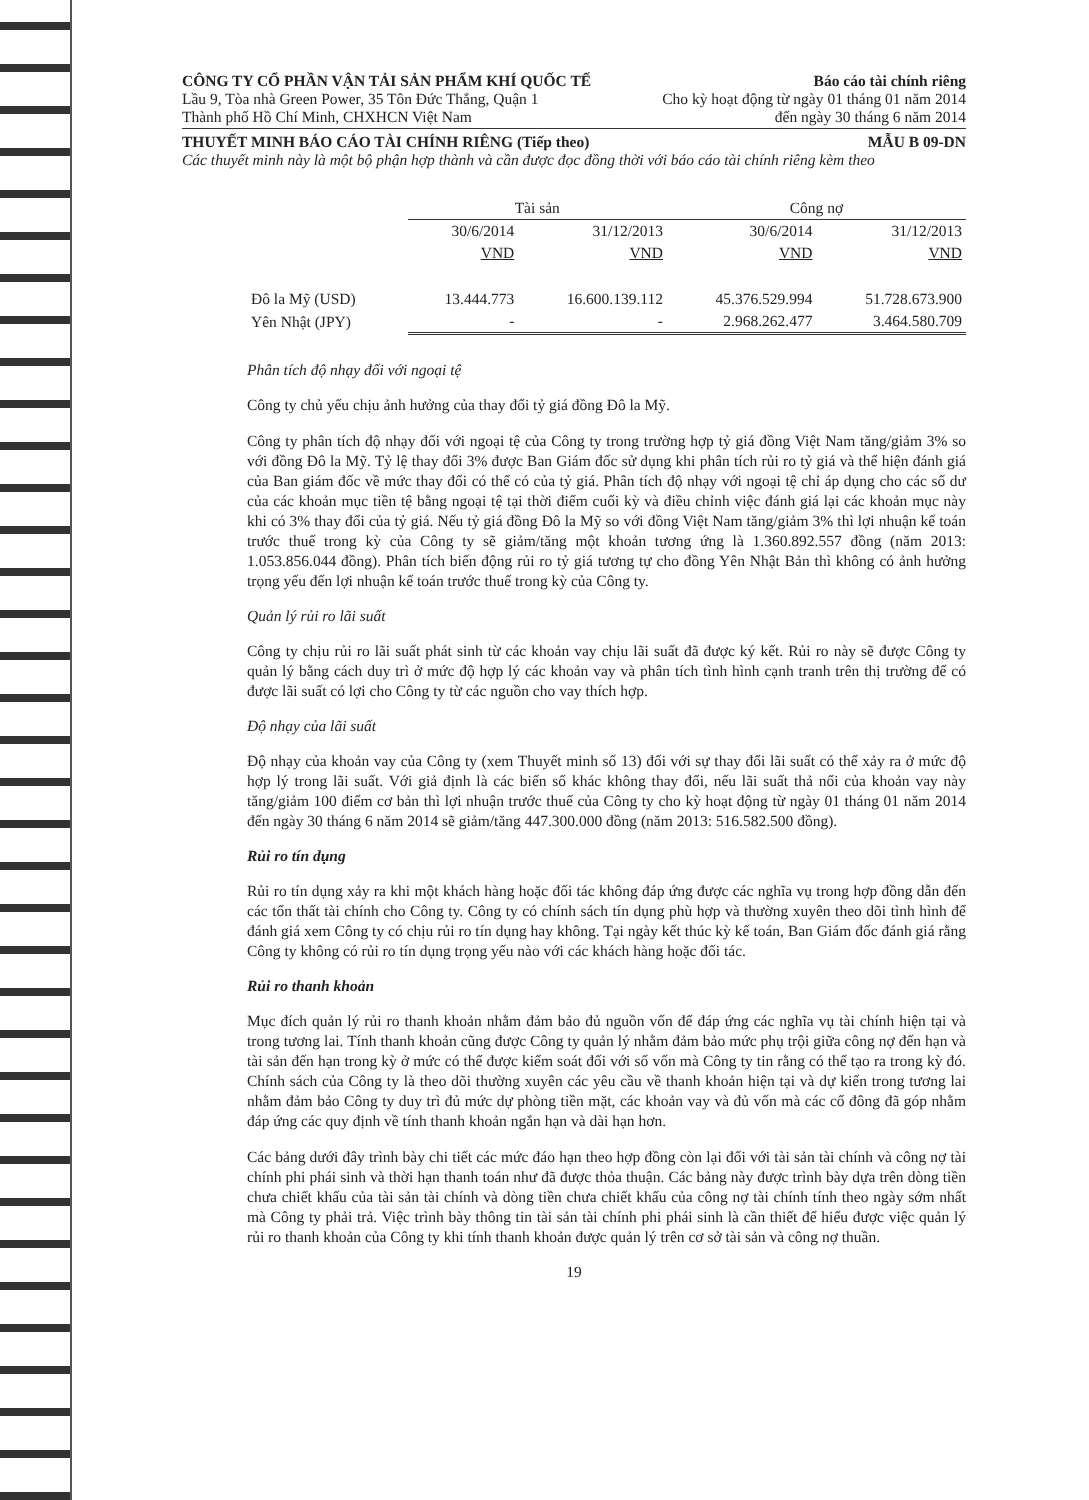CÔNG TY CỔ PHẦN VẬN TẢI SẢN PHẨM KHÍ QUỐC TẾ Báo cáo tài chính riêng
Lầu 9, Tòa nhà Green Power, 35 Tôn Đức Thắng, Quận 1 Cho kỳ hoạt động từ ngày 01 tháng 01 năm 2014
Thành phố Hồ Chí Minh, CHXHCN Việt Nam đến ngày 30 tháng 6 năm 2014
THUYẾT MINH BÁO CÁO TÀI CHÍNH RIÊNG (Tiếp theo) MẪU B 09-DN
Các thuyết minh này là một bộ phận hợp thành và cần được đọc đồng thời với báo cáo tài chính riêng kèm theo
| | Tài sản | | Công nợ | |
| --- | --- | --- | --- | --- |
| | 30/6/2014 | 31/12/2013 | 30/6/2014 | 31/12/2013 |
| | VND | VND | VND | VND |
| Đô la Mỹ (USD) | 13.444.773 | 16.600.139.112 | 45.376.529.994 | 51.728.673.900 |
| Yên Nhật (JPY) | - | - | 2.968.262.477 | 3.464.580.709 |
Phân tích độ nhạy đối với ngoại tệ
Công ty chủ yếu chịu ảnh hưởng của thay đổi tỷ giá đồng Đô la Mỹ.
Công ty phân tích độ nhạy đối với ngoại tệ của Công ty trong trường hợp tỷ giá đồng Việt Nam tăng/giảm 3% so với đồng Đô la Mỹ. Tỷ lệ thay đổi 3% được Ban Giám đốc sử dụng khi phân tích rủi ro tỷ giá và thể hiện đánh giá của Ban giám đốc về mức thay đổi có thể có của tỷ giá. Phân tích độ nhạy với ngoại tệ chỉ áp dụng cho các số dư của các khoản mục tiền tệ bằng ngoại tệ tại thời điểm cuối kỳ và điều chỉnh việc đánh giá lại các khoản mục này khi có 3% thay đổi của tỷ giá. Nếu tỷ giá đồng Đô la Mỹ so với đồng Việt Nam tăng/giảm 3% thì lợi nhuận kế toán trước thuế trong kỳ của Công ty sẽ giảm/tăng một khoản tương ứng là 1.360.892.557 đồng (năm 2013: 1.053.856.044 đồng). Phân tích biến động rủi ro tỷ giá tương tự cho đồng Yên Nhật Bản thì không có ảnh hưởng trọng yếu đến lợi nhuận kế toán trước thuế trong kỳ của Công ty.
Quản lý rủi ro lãi suất
Công ty chịu rủi ro lãi suất phát sinh từ các khoản vay chịu lãi suất đã được ký kết. Rủi ro này sẽ được Công ty quản lý bằng cách duy trì ở mức độ hợp lý các khoản vay và phân tích tình hình cạnh tranh trên thị trường để có được lãi suất có lợi cho Công ty từ các nguồn cho vay thích hợp.
Độ nhạy của lãi suất
Độ nhạy của khoản vay của Công ty (xem Thuyết minh số 13) đối với sự thay đổi lãi suất có thể xảy ra ở mức độ hợp lý trong lãi suất. Với giả định là các biến số khác không thay đổi, nếu lãi suất thả nổi của khoản vay này tăng/giảm 100 điểm cơ bản thì lợi nhuận trước thuế của Công ty cho kỳ hoạt động từ ngày 01 tháng 01 năm 2014 đến ngày 30 tháng 6 năm 2014 sẽ giảm/tăng 447.300.000 đồng (năm 2013: 516.582.500 đồng).
Rủi ro tín dụng
Rủi ro tín dụng xảy ra khi một khách hàng hoặc đối tác không đáp ứng được các nghĩa vụ trong hợp đồng dẫn đến các tổn thất tài chính cho Công ty. Công ty có chính sách tín dụng phù hợp và thường xuyên theo dõi tình hình để đánh giá xem Công ty có chịu rủi ro tín dụng hay không. Tại ngày kết thúc kỳ kế toán, Ban Giám đốc đánh giá rằng Công ty không có rủi ro tín dụng trọng yếu nào với các khách hàng hoặc đối tác.
Rủi ro thanh khoản
Mục đích quản lý rủi ro thanh khoản nhằm đảm bảo đủ nguồn vốn để đáp ứng các nghĩa vụ tài chính hiện tại và trong tương lai. Tính thanh khoản cũng được Công ty quản lý nhằm đảm bảo mức phụ trội giữa công nợ đến hạn và tài sản đến hạn trong kỳ ở mức có thể được kiểm soát đối với số vốn mà Công ty tin rằng có thể tạo ra trong kỳ đó. Chính sách của Công ty là theo dõi thường xuyên các yêu cầu về thanh khoản hiện tại và dự kiến trong tương lai nhằm đảm bảo Công ty duy trì đủ mức dự phòng tiền mặt, các khoản vay và đủ vốn mà các cổ đông đã góp nhằm đáp ứng các quy định về tính thanh khoản ngắn hạn và dài hạn hơn.
Các bảng dưới đây trình bày chi tiết các mức đáo hạn theo hợp đồng còn lại đối với tài sản tài chính và công nợ tài chính phi phái sinh và thời hạn thanh toán như đã được thỏa thuận. Các bảng này được trình bày dựa trên dòng tiền chưa chiết khấu của tài sản tài chính và dòng tiền chưa chiết khấu của công nợ tài chính tính theo ngày sớm nhất mà Công ty phải trả. Việc trình bày thông tin tài sản tài chính phi phái sinh là cần thiết để hiểu được việc quản lý rủi ro thanh khoản của Công ty khi tính thanh khoản được quản lý trên cơ sở tài sản và công nợ thuần.
19